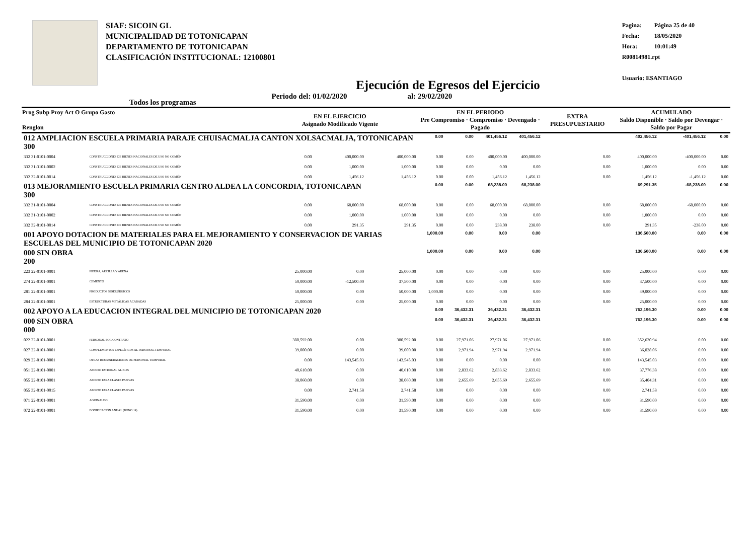SIAF: SICOIN GL
MUNICIPALIDAD DE TOTONICAPAN
DEPARTAMENTO DE TOTONICAPAN
CLASIFICACIÓN INSTITUCIONAL: 12100801
Pagina: Página 25 de 40
Fecha: 18/05/2020
Hora: 10:01:49
R00814981.rpt
Usuario: ESANTIAGO
Ejecución de Egresos del Ejercicio
Todos los programas Periodo del: 01/02/2020 al: 29/02/2020
| Prog Subp Proy Act O Grupo Gasto Renglon | | EN EL EJERCICIO Asignado Modificado Vigente | | | EN EL PERIODO Pre Compromiso · Compromiso · Devengado · Pagado | | | | EXTRA PRESUPUESTARIO | ACUMULADO Saldo Disponible · Saldo por Devengar · Saldo por Pagar | | |
| --- | --- | --- | --- | --- | --- | --- | --- | --- | --- | --- | --- | --- |
| 012 AMPLIACION ESCUELA PRIMARIA PARAJE CHUISACMALJA CANTON XOLSACMALJA, TOTONICAPAN 300 | | | | | 0.00 | 0.00 | 401,456.12 | 401,456.12 | | 402,456.12 | -401,456.12 | 0.00 |
| 332 31-0101-0004 | CONSTRUCCIONES DE BIENES NACIONALES DE USO NO COMÚN | 0.00 | 400,000.00 | 400,000.00 | 0.00 | 0.00 | 400,000.00 | 400,000.00 | 0.00 | 400,000.00 | -400,000.00 | 0.00 |
| 332 31-3101-0002 | CONSTRUCCIONES DE BIENES NACIONALES DE USO NO COMÚN | 0.00 | 1,000.00 | 1,000.00 | 0.00 | 0.00 | 0.00 | 0.00 | 0.00 | 1,000.00 | 0.00 | 0.00 |
| 332 32-0101-0014 | CONSTRUCCIONES DE BIENES NACIONALES DE USO NO COMÚN | 0.00 | 1,456.12 | 1,456.12 | 0.00 | 0.00 | 1,456.12 | 1,456.12 | 0.00 | 1,456.12 | -1,456.12 | 0.00 |
| 013 MEJORAMIENTO ESCUELA PRIMARIA CENTRO ALDEA LA CONCORDIA, TOTONICAPAN 300 | | | | | 0.00 | 0.00 | 68,238.00 | 68,238.00 | | 69,291.35 | -68,238.00 | 0.00 |
| 332 31-0101-0004 | CONSTRUCCIONES DE BIENES NACIONALES DE USO NO COMÚN | 0.00 | 68,000.00 | 68,000.00 | 0.00 | 0.00 | 68,000.00 | 68,000.00 | 0.00 | 68,000.00 | -68,000.00 | 0.00 |
| 332 31-3101-0002 | CONSTRUCCIONES DE BIENES NACIONALES DE USO NO COMÚN | 0.00 | 1,000.00 | 1,000.00 | 0.00 | 0.00 | 0.00 | 0.00 | 0.00 | 1,000.00 | 0.00 | 0.00 |
| 332 32-0101-0014 | CONSTRUCCIONES DE BIENES NACIONALES DE USO NO COMÚN | 0.00 | 291.35 | 291.35 | 0.00 | 0.00 | 238.00 | 238.00 | 0.00 | 291.35 | -238.00 | 0.00 |
| 001 APOYO DOTACION DE MATERIALES PARA EL MEJORAMIENTO Y CONSERVACION DE VARIAS ESCUELAS DEL MUNICIPIO DE TOTONICAPAN 2020 | | | | | 1,000.00 | 0.00 | 0.00 | 0.00 | | 136,500.00 | 0.00 | 0.00 |
| 000 SIN OBRA 200 | | | | | 1,000.00 | 0.00 | 0.00 | 0.00 | | 136,500.00 | 0.00 | 0.00 |
| 223 22-0101-0001 | PIEDRA, ARCILLA Y ARENA | 25,000.00 | 0.00 | 25,000.00 | 0.00 | 0.00 | 0.00 | 0.00 | 0.00 | 25,000.00 | 0.00 | 0.00 |
| 274 22-0101-0001 | CEMENTO | 50,000.00 | -12,500.00 | 37,500.00 | 0.00 | 0.00 | 0.00 | 0.00 | 0.00 | 37,500.00 | 0.00 | 0.00 |
| 281 22-0101-0001 | PRODUCTOS SIDERÚRGICOS | 50,000.00 | 0.00 | 50,000.00 | 1,000.00 | 0.00 | 0.00 | 0.00 | 0.00 | 49,000.00 | 0.00 | 0.00 |
| 284 22-0101-0001 | ESTRUCTURAS METÁLICAS ACABADAS | 25,000.00 | 0.00 | 25,000.00 | 0.00 | 0.00 | 0.00 | 0.00 | 0.00 | 25,000.00 | 0.00 | 0.00 |
| 002 APOYO A LA EDUCACION INTEGRAL DEL MUNICIPIO DE TOTONICAPAN 2020 | | | | | 0.00 | 36,432.31 | 36,432.31 | 36,432.31 | | 762,196.30 | 0.00 | 0.00 |
| 000 SIN OBRA 000 | | | | | 0.00 | 36,432.31 | 36,432.31 | 36,432.31 | | 762,196.30 | 0.00 | 0.00 |
| 022 22-0101-0001 | PERSONAL POR CONTRATO | 380,592.00 | 0.00 | 380,592.00 | 0.00 | 27,971.06 | 27,971.06 | 27,971.06 | 0.00 | 352,620.94 | 0.00 | 0.00 |
| 027 22-0101-0001 | COMPLEMENTOS ESPECÍFICOS AL PERSONAL TEMPORAL | 39,000.00 | 0.00 | 39,000.00 | 0.00 | 2,971.94 | 2,971.94 | 2,971.94 | 0.00 | 36,028.06 | 0.00 | 0.00 |
| 029 22-0101-0001 | OTRAS REMUNERACIONES DE PERSONAL TEMPORAL | 0.00 | 143,545.03 | 143,545.03 | 0.00 | 0.00 | 0.00 | 0.00 | 0.00 | 143,545.03 | 0.00 | 0.00 |
| 051 22-0101-0001 | APORTE PATRONAL AL IGSS | 40,610.00 | 0.00 | 40,610.00 | 0.00 | 2,833.62 | 2,833.62 | 2,833.62 | 0.00 | 37,776.38 | 0.00 | 0.00 |
| 055 22-0101-0001 | APORTE PARA CLASES PASIVAS | 38,060.00 | 0.00 | 38,060.00 | 0.00 | 2,655.69 | 2,655.69 | 2,655.69 | 0.00 | 35,404.31 | 0.00 | 0.00 |
| 055 32-0101-0015 | APORTE PARA CLASES PASIVAS | 0.00 | 2,741.58 | 2,741.58 | 0.00 | 0.00 | 0.00 | 0.00 | 0.00 | 2,741.58 | 0.00 | 0.00 |
| 071 22-0101-0001 | AGUINALDO | 31,590.00 | 0.00 | 31,590.00 | 0.00 | 0.00 | 0.00 | 0.00 | 0.00 | 31,590.00 | 0.00 | 0.00 |
| 072 22-0101-0001 | BONIFICACIÓN ANUAL (BONO 14) | 31,590.00 | 0.00 | 31,590.00 | 0.00 | 0.00 | 0.00 | 0.00 | 0.00 | 31,590.00 | 0.00 | 0.00 |